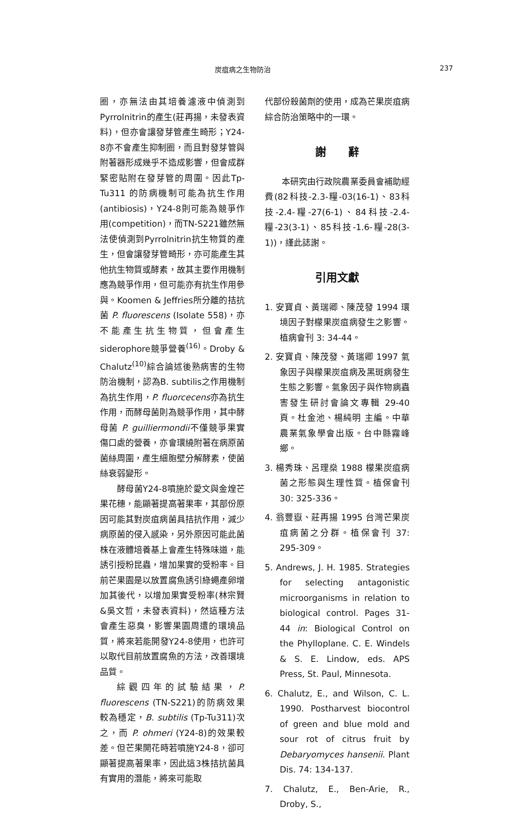炭疽病之生物防治 237
圈，亦無法由其培養濾液中偵測到Pyrrolnitrin的產生(莊再揚，未發表資料)，但亦會讓發芽管產生畸形；Y24-8亦不會產生抑制圈，而且對發芽管與附著器形成幾乎不造成影響，但會成群緊密貼附在發芽管的周圍。因此Tp-Tu311 的防病機制可能為抗生作用(antibiosis)，Y24-8則可能為競爭作用(competition)，而TN-S221雖然無法使偵測到Pyrrolnitrin抗生物質的產生，但會讓發芽管畸形，亦可能產生其他抗生物質或酵素，故其主要作用機制應為競爭作用，但可能亦有抗生作用參與。Koomen & Jeffries所分離的拮抗菌 P. fluorescens (Isolate 558)，亦不能產生抗生物質，但會產生siderophore競爭營養<sup>(16)</sup>。Droby & Chalutz<sup>(10)</sup>綜合論述後熟病害的生物防治機制，認為B. subtilis之作用機制為抗生作用，P. fluorcecens亦為抗生作用，而酵母菌則為競爭作用，其中酵母菌 P. guilliermondii不僅競爭果實傷口處的營養，亦會環繞附著在病原菌菌絲周圍，產生細胞壁分解酵素，使菌絲衰弱變形。
酵母菌Y24-8噴施於愛文與金煌芒果花穗，能顯著提高著果率，其部份原因可能其對炭疽病菌具拮抗作用，減少病原菌的侵入感染，另外原因可能此菌株在液體培養基上會產生特殊味道，能誘引授粉昆蟲，增加果實的受粉率。目前芒果園是以放置腐魚誘引綠蠅產卵增加其後代，以增加果實受粉率(林宗賢&吳文哲，未發表資料)，然這種方法會產生惡臭，影響果園周遭的環境品質，將來若能開發Y24-8使用，也許可以取代目前放置腐魚的方法，改善環境品質。
綜觀四年的試驗結果，P. fluorescens (TN-S221)的防病效果較為穩定，B. subtilis (Tp-Tu311)次之，而 P. ohmeri (Y24-8)的效果較差。但芒果開花時若噴施Y24-8，卻可顯著提高著果率，因此這3株拮抗菌具有實用的潛能，將來可能取
代部份殺菌劑的使用，成為芒果炭疽病綜合防治策略中的一環。
謝　　辭
本研究由行政院農業委員會補助經費(82科技-2.3-糧-03(16-1)、83科技-2.4-糧-27(6-1)、84科技-2.4-糧-23(3-1)、85科技-1.6-糧-28(3-1))，謹此誌謝。
引用文獻
1. 安寶貞、黃瑞卿、陳茂發 1994 環境因子對檬果炭疽病發生之影響。植病會刊 3: 34-44。
2. 安寶貞、陳茂發、黃瑞卿 1997 氣象因子與檬果炭疽病及黑斑病發生生態之影響。氣象因子與作物病蟲害發生研討會論文專輯 29-40 頁。杜金池、楊純明 主編。中華農業氣象學會出版。台中縣霧峰鄉。
3. 楊秀珠、呂理燊 1988 檬果炭疽病菌之形態與生理性質。植保會刊 30: 325-336。
4. 翁豐嶽、莊再揚 1995 台灣芒果炭疽病菌之分群。植保會刊 37: 295-309。
5. Andrews, J. H. 1985. Strategies for selecting antagonistic microorganisms in relation to biological control. Pages 31-44 in: Biological Control on the Phylloplane. C. E. Windels & S. E. Lindow, eds. APS Press, St. Paul, Minnesota.
6. Chalutz, E., and Wilson, C. L. 1990. Postharvest biocontrol of green and blue mold and sour rot of citrus fruit by Debaryomyces hansenii. Plant Dis. 74: 134-137.
7. Chalutz, E., Ben-Arie, R., Droby, S.,